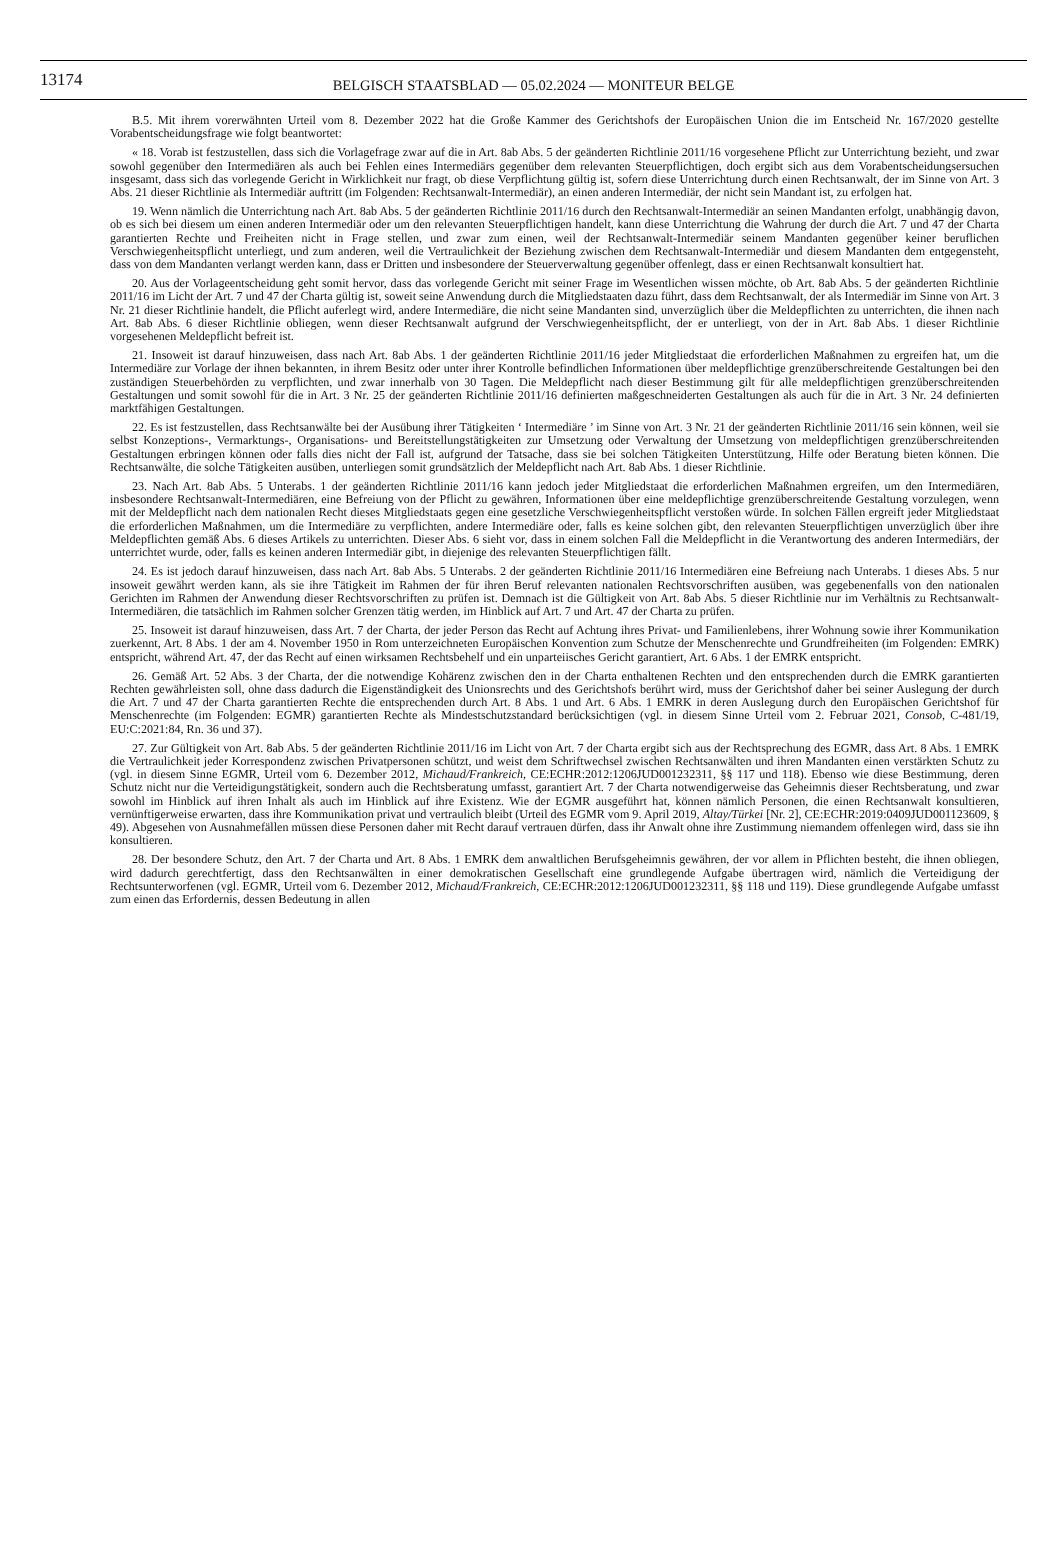13174 BELGISCH STAATSBLAD — 05.02.2024 — MONITEUR BELGE
B.5. Mit ihrem vorerwähnten Urteil vom 8. Dezember 2022 hat die Große Kammer des Gerichtshofs der Europäischen Union die im Entscheid Nr. 167/2020 gestellte Vorabentscheidungsfrage wie folgt beantwortet:
« 18. Vorab ist festzustellen, dass sich die Vorlagefrage zwar auf die in Art. 8ab Abs. 5 der geänderten Richtlinie 2011/16 vorgesehene Pflicht zur Unterrichtung bezieht, und zwar sowohl gegenüber den Intermediären als auch bei Fehlen eines Intermediärs gegenüber dem relevanten Steuerpflichtigen, doch ergibt sich aus dem Vorabentscheidungsersuchen insgesamt, dass sich das vorlegende Gericht in Wirklichkeit nur fragt, ob diese Verpflichtung gültig ist, sofern diese Unterrichtung durch einen Rechtsanwalt, der im Sinne von Art. 3 Abs. 21 dieser Richtlinie als Intermediär auftritt (im Folgenden: Rechtsanwalt-Intermediär), an einen anderen Intermediär, der nicht sein Mandant ist, zu erfolgen hat.
19. Wenn nämlich die Unterrichtung nach Art. 8ab Abs. 5 der geänderten Richtlinie 2011/16 durch den Rechtsanwalt-Intermediär an seinen Mandanten erfolgt, unabhängig davon, ob es sich bei diesem um einen anderen Intermediär oder um den relevanten Steuerpflichtigen handelt, kann diese Unterrichtung die Wahrung der durch die Art. 7 und 47 der Charta garantierten Rechte und Freiheiten nicht in Frage stellen, und zwar zum einen, weil der Rechtsanwalt-Intermediär seinem Mandanten gegenüber keiner beruflichen Verschwiegenheitspflicht unterliegt, und zum anderen, weil die Vertraulichkeit der Beziehung zwischen dem Rechtsanwalt-Intermediär und diesem Mandanten dem entgegensteht, dass von dem Mandanten verlangt werden kann, dass er Dritten und insbesondere der Steuerverwaltung gegenüber offenlegt, dass er einen Rechtsanwalt konsultiert hat.
20. Aus der Vorlageentscheidung geht somit hervor, dass das vorlegende Gericht mit seiner Frage im Wesentlichen wissen möchte, ob Art. 8ab Abs. 5 der geänderten Richtlinie 2011/16 im Licht der Art. 7 und 47 der Charta gültig ist, soweit seine Anwendung durch die Mitgliedstaaten dazu führt, dass dem Rechtsanwalt, der als Intermediär im Sinne von Art. 3 Nr. 21 dieser Richtlinie handelt, die Pflicht auferlegt wird, andere Intermediäre, die nicht seine Mandanten sind, unverzüglich über die Meldepflichten zu unterrichten, die ihnen nach Art. 8ab Abs. 6 dieser Richtlinie obliegen, wenn dieser Rechtsanwalt aufgrund der Verschwiegenheitspflicht, der er unterliegt, von der in Art. 8ab Abs. 1 dieser Richtlinie vorgesehenen Meldepflicht befreit ist.
21. Insoweit ist darauf hinzuweisen, dass nach Art. 8ab Abs. 1 der geänderten Richtlinie 2011/16 jeder Mitgliedstaat die erforderlichen Maßnahmen zu ergreifen hat, um die Intermediäre zur Vorlage der ihnen bekannten, in ihrem Besitz oder unter ihrer Kontrolle befindlichen Informationen über meldepflichtige grenzüberschreitende Gestaltungen bei den zuständigen Steuerbehörden zu verpflichten, und zwar innerhalb von 30 Tagen. Die Meldepflicht nach dieser Bestimmung gilt für alle meldepflichtigen grenzüberschreitenden Gestaltungen und somit sowohl für die in Art. 3 Nr. 25 der geänderten Richtlinie 2011/16 definierten maßgeschneiderten Gestaltungen als auch für die in Art. 3 Nr. 24 definierten marktfähigen Gestaltungen.
22. Es ist festzustellen, dass Rechtsanwälte bei der Ausübung ihrer Tätigkeiten ‘ Intermediäre ’ im Sinne von Art. 3 Nr. 21 der geänderten Richtlinie 2011/16 sein können, weil sie selbst Konzeptions-, Vermarktungs-, Organisations- und Bereitstellungstätigkeiten zur Umsetzung oder Verwaltung der Umsetzung von meldepflichtigen grenzüberschreitenden Gestaltungen erbringen können oder falls dies nicht der Fall ist, aufgrund der Tatsache, dass sie bei solchen Tätigkeiten Unterstützung, Hilfe oder Beratung bieten können. Die Rechtsanwälte, die solche Tätigkeiten ausüben, unterliegen somit grundsätzlich der Meldepflicht nach Art. 8ab Abs. 1 dieser Richtlinie.
23. Nach Art. 8ab Abs. 5 Unterabs. 1 der geänderten Richtlinie 2011/16 kann jedoch jeder Mitgliedstaat die erforderlichen Maßnahmen ergreifen, um den Intermediären, insbesondere Rechtsanwalt-Intermediären, eine Befreiung von der Pflicht zu gewähren, Informationen über eine meldepflichtige grenzüberschreitende Gestaltung vorzulegen, wenn mit der Meldepflicht nach dem nationalen Recht dieses Mitgliedstaats gegen eine gesetzliche Verschwiegenheitspflicht verstoßen würde. In solchen Fällen ergreift jeder Mitgliedstaat die erforderlichen Maßnahmen, um die Intermediäre zu verpflichten, andere Intermediäre oder, falls es keine solchen gibt, den relevanten Steuerpflichtigen unverzüglich über ihre Meldepflichten gemäß Abs. 6 dieses Artikels zu unterrichten. Dieser Abs. 6 sieht vor, dass in einem solchen Fall die Meldepflicht in die Verantwortung des anderen Intermediärs, der unterrichtet wurde, oder, falls es keinen anderen Intermediär gibt, in diejenige des relevanten Steuerpflichtigen fällt.
24. Es ist jedoch darauf hinzuweisen, dass nach Art. 8ab Abs. 5 Unterabs. 2 der geänderten Richtlinie 2011/16 Intermediären eine Befreiung nach Unterabs. 1 dieses Abs. 5 nur insoweit gewährt werden kann, als sie ihre Tätigkeit im Rahmen der für ihren Beruf relevanten nationalen Rechtsvorschriften ausüben, was gegebenenfalls von den nationalen Gerichten im Rahmen der Anwendung dieser Rechtsvorschriften zu prüfen ist. Demnach ist die Gültigkeit von Art. 8ab Abs. 5 dieser Richtlinie nur im Verhältnis zu Rechtsanwalt-Intermediären, die tatsächlich im Rahmen solcher Grenzen tätig werden, im Hinblick auf Art. 7 und Art. 47 der Charta zu prüfen.
25. Insoweit ist darauf hinzuweisen, dass Art. 7 der Charta, der jeder Person das Recht auf Achtung ihres Privat- und Familienlebens, ihrer Wohnung sowie ihrer Kommunikation zuerkennt, Art. 8 Abs. 1 der am 4. November 1950 in Rom unterzeichneten Europäischen Konvention zum Schutze der Menschenrechte und Grundfreiheiten (im Folgenden: EMRK) entspricht, während Art. 47, der das Recht auf einen wirksamen Rechtsbehelf und ein unparteiisches Gericht garantiert, Art. 6 Abs. 1 der EMRK entspricht.
26. Gemäß Art. 52 Abs. 3 der Charta, der die notwendige Kohärenz zwischen den in der Charta enthaltenen Rechten und den entsprechenden durch die EMRK garantierten Rechten gewährleisten soll, ohne dass dadurch die Eigenständigkeit des Unionsrechts und des Gerichtshofs berührt wird, muss der Gerichtshof daher bei seiner Auslegung der durch die Art. 7 und 47 der Charta garantierten Rechte die entsprechenden durch Art. 8 Abs. 1 und Art. 6 Abs. 1 EMRK in deren Auslegung durch den Europäischen Gerichtshof für Menschenrechte (im Folgenden: EGMR) garantierten Rechte als Mindestschutzstandard berücksichtigen (vgl. in diesem Sinne Urteil vom 2. Februar 2021, Consob, C-481/19, EU:C:2021:84, Rn. 36 und 37).
27. Zur Gültigkeit von Art. 8ab Abs. 5 der geänderten Richtlinie 2011/16 im Licht von Art. 7 der Charta ergibt sich aus der Rechtsprechung des EGMR, dass Art. 8 Abs. 1 EMRK die Vertraulichkeit jeder Korrespondenz zwischen Privatpersonen schützt, und weist dem Schriftwechsel zwischen Rechtsanwälten und ihren Mandanten einen verstärkten Schutz zu (vgl. in diesem Sinne EGMR, Urteil vom 6. Dezember 2012, Michaud/Frankreich, CE:ECHR:2012:1206JUD001232311, §§ 117 und 118). Ebenso wie diese Bestimmung, deren Schutz nicht nur die Verteidigungstätigkeit, sondern auch die Rechtsberatung umfasst, garantiert Art. 7 der Charta notwendigerweise das Geheimnis dieser Rechtsberatung, und zwar sowohl im Hinblick auf ihren Inhalt als auch im Hinblick auf ihre Existenz. Wie der EGMR ausgeführt hat, können nämlich Personen, die einen Rechtsanwalt konsultieren, vernünftigerweise erwarten, dass ihre Kommunikation privat und vertraulich bleibt (Urteil des EGMR vom 9. April 2019, Altay/Türkei [Nr. 2], CE:ECHR:2019:0409JUD001123609, § 49). Abgesehen von Ausnahmefällen müssen diese Personen daher mit Recht darauf vertrauen dürfen, dass ihr Anwalt ohne ihre Zustimmung niemandem offenlegen wird, dass sie ihn konsultieren.
28. Der besondere Schutz, den Art. 7 der Charta und Art. 8 Abs. 1 EMRK dem anwaltlichen Berufsgeheimnis gewähren, der vor allem in Pflichten besteht, die ihnen obliegen, wird dadurch gerechtfertigt, dass den Rechtsanwälten in einer demokratischen Gesellschaft eine grundlegende Aufgabe übertragen wird, nämlich die Verteidigung der Rechtsunterworfenen (vgl. EGMR, Urteil vom 6. Dezember 2012, Michaud/Frankreich, CE:ECHR:2012:1206JUD001232311, §§ 118 und 119). Diese grundlegende Aufgabe umfasst zum einen das Erfordernis, dessen Bedeutung in allen